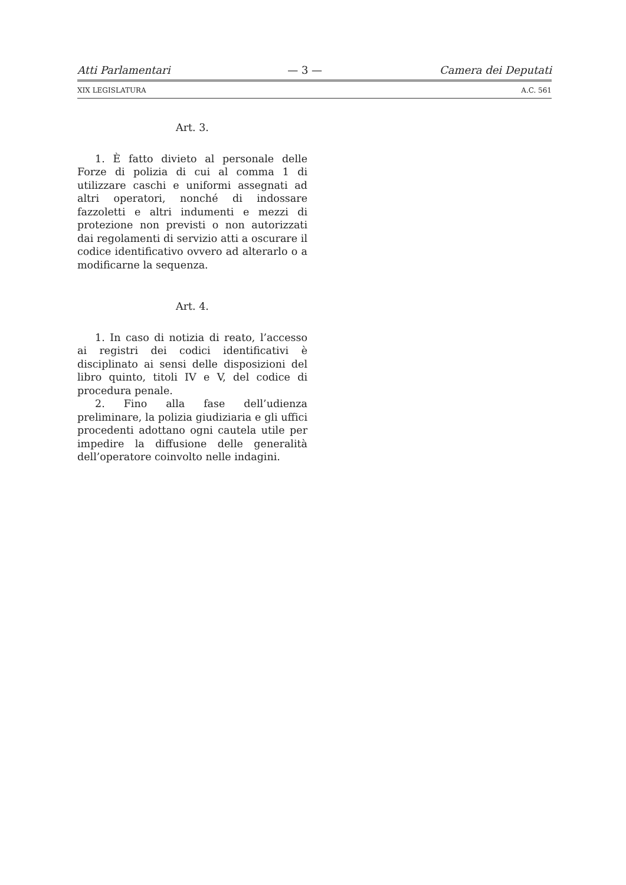Atti Parlamentari — 3 — Camera dei Deputati
XIX LEGISLATURA A.C. 561
Art. 3.
1. È fatto divieto al personale delle Forze di polizia di cui al comma 1 di utilizzare caschi e uniformi assegnati ad altri operatori, nonché di indossare fazzoletti e altri indumenti e mezzi di protezione non previsti o non autorizzati dai regolamenti di servizio atti a oscurare il codice identificativo ovvero ad alterarlo o a modificarne la sequenza.
Art. 4.
1. In caso di notizia di reato, l’accesso ai registri dei codici identificativi è disciplinato ai sensi delle disposizioni del libro quinto, titoli IV e V, del codice di procedura penale.
2. Fino alla fase dell’udienza preliminare, la polizia giudiziaria e gli uffici procedenti adottano ogni cautela utile per impedire la diffusione delle generalità dell’operatore coinvolto nelle indagini.